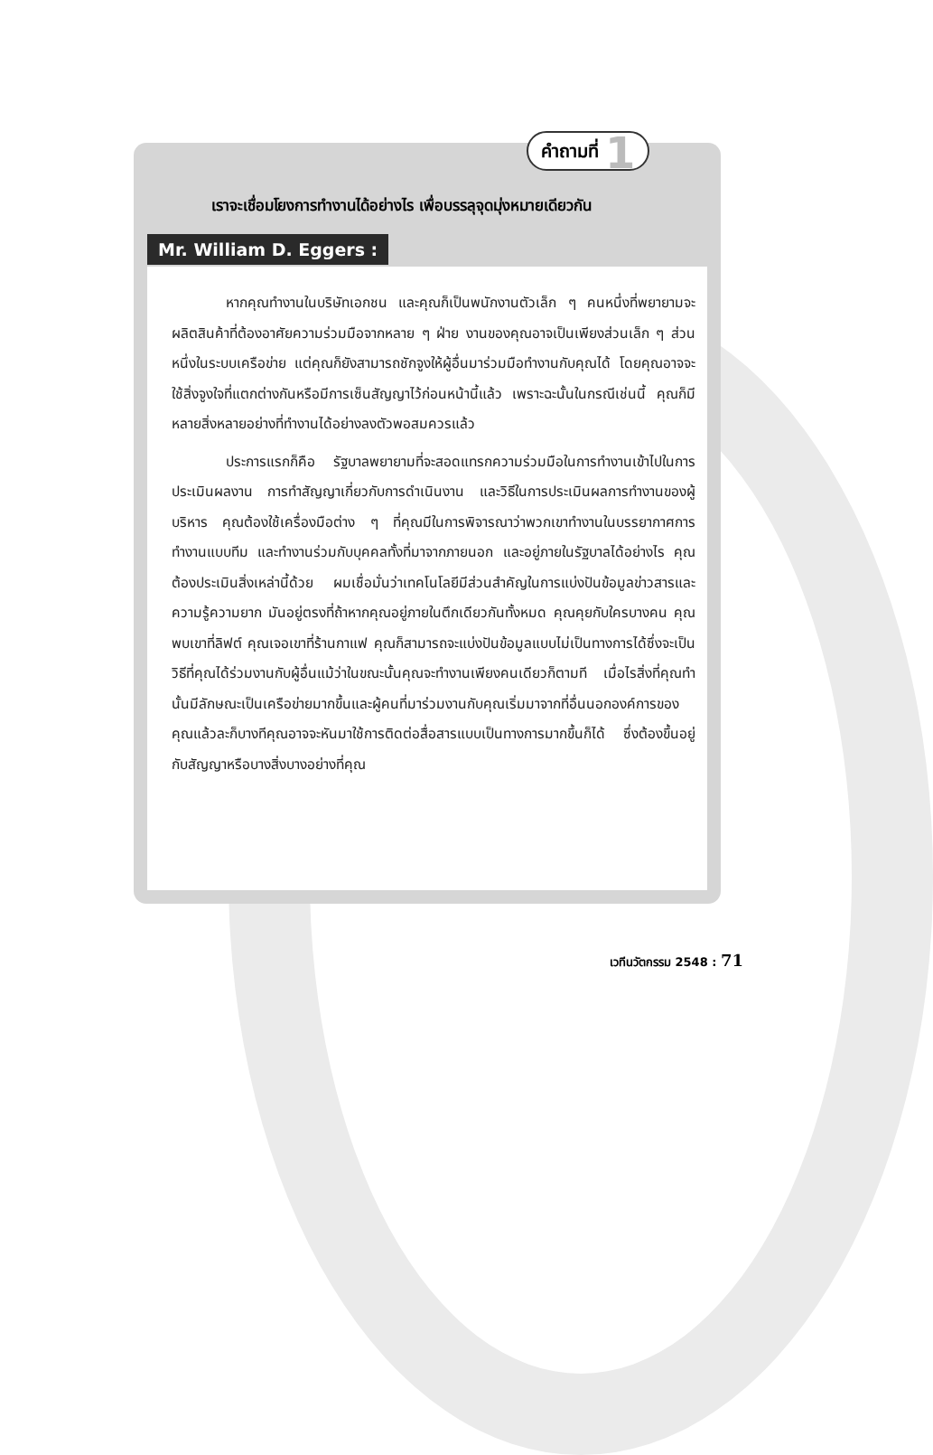คำถามที่ 1
เราจะเชื่อมโยงการทำงานได้อย่างไร เพื่อบรรลุจุดมุ่งหมายเดียวกัน
Mr. William D. Eggers :
หากคุณทำงานในบริษัทเอกชน และคุณก็เป็นพนักงานตัวเล็ก ๆ คนหนึ่งที่พยายามจะผลิตสินค้าที่ต้องอาศัยความร่วมมือจากหลาย ๆ ฝ่าย งานของคุณอาจเป็นเพียงส่วนเล็ก ๆ ส่วนหนึ่งในระบบเครือข่าย แต่คุณก็ยังสามารถชักจูงให้ผู้อื่นมาร่วมมือทำงานกับคุณได้ โดยคุณอาจจะใช้สิ่งจูงใจที่แตกต่างกันหรือมีการเซ็นสัญญาไว้ก่อนหน้านี้แล้ว เพราะฉะนั้นในกรณีเช่นนี้ คุณก็มีหลายสิ่งหลายอย่างที่ทำงานได้อย่างลงตัวพอสมควรแล้ว
ประการแรกก็คือ รัฐบาลพยายามที่จะสอดแทรกความร่วมมือในการทำงานเข้าไปในการประเมินผลงาน การทำสัญญาเกี่ยวกับการดำเนินงาน และวิธีในการประเมินผลการทำงานของผู้บริหาร คุณต้องใช้เครื่องมือต่าง ๆ ที่คุณมีในการพิจารณาว่าพวกเขาทำงานในบรรยากาศการทำงานแบบทีม และทำงานร่วมกับบุคคลทั้งที่มาจากภายนอก และอยู่ภายในรัฐบาลได้อย่างไร คุณต้องประเมินสิ่งเหล่านี้ด้วย ผมเชื่อมั่นว่าเทคโนโลยีมีส่วนสำคัญในการแบ่งปันข้อมูลข่าวสารและความรู้ความยาก มันอยู่ตรงที่ถ้าหากคุณอยู่ภายในตึกเดียวกันทั้งหมด คุณคุยกับใครบางคน คุณพบเขาที่ลิฟต์ คุณเจอเขาที่ร้านกาแฟ คุณก็สามารถจะแบ่งปันข้อมูลแบบไม่เป็นทางการได้ซึ่งจะเป็นวิธีที่คุณได้ร่วมงานกับผู้อื่นแม้ว่าในขณะนั้นคุณจะทำงานเพียงคนเดียวก็ตามที เมื่อไรสิ่งที่คุณทำนั้นมีลักษณะเป็นเครือข่ายมากขึ้นและผู้คนที่มาร่วมงานกับคุณเริ่มมาจากที่อื่นนอกองค์การของคุณแล้วละก็บางทีคุณอาจจะหันมาใช้การติดต่อสื่อสารแบบเป็นทางการมากขึ้นก็ได้ ซึ่งต้องขึ้นอยู่กับสัญญาหรือบางสิ่งบางอย่างที่คุณ
เวทีนวัตกรรม 2548 : 71